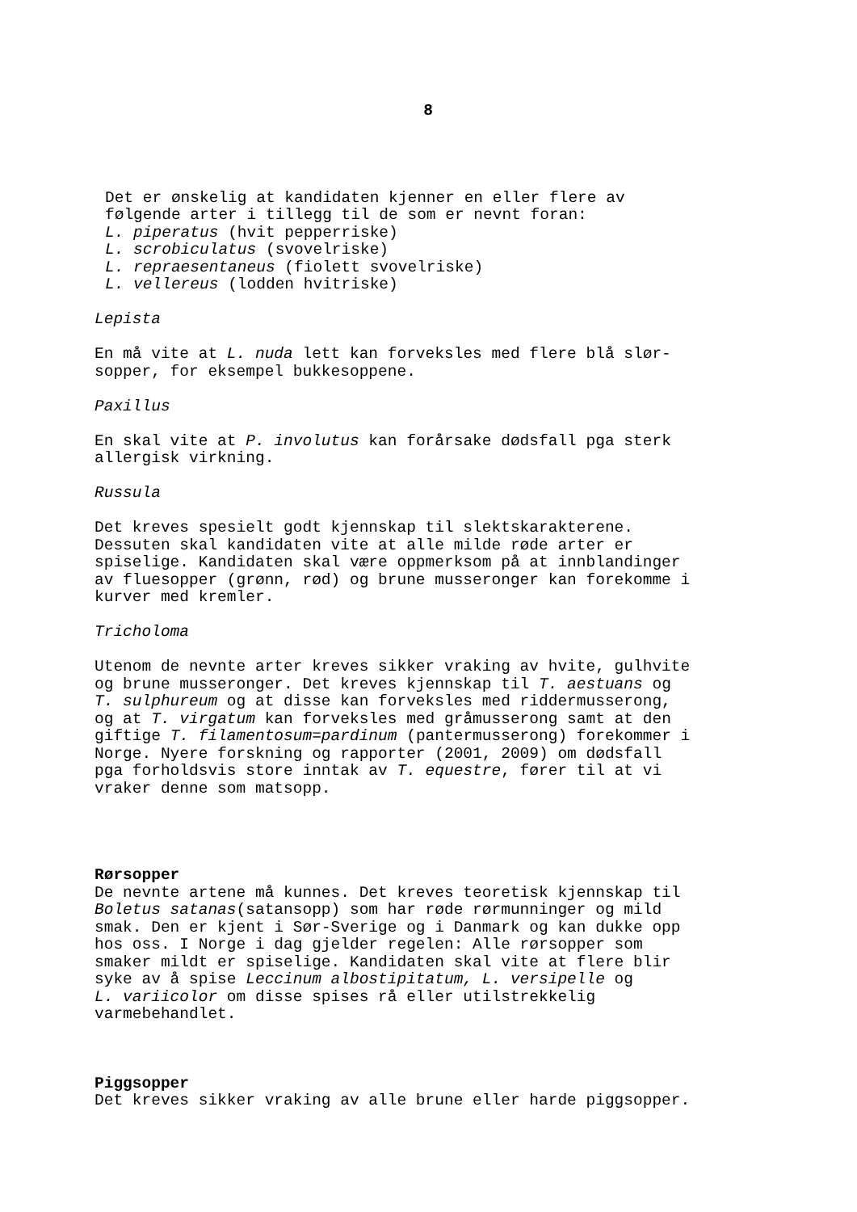8
Det er ønskelig at kandidaten kjenner en eller flere av
følgende arter i tillegg til de som er nevnt foran:
L. piperatus (hvit pepperriske)
L. scrobiculatus (svovelriske)
L. repraesentaneus (fiolett svovelriske)
L. vellereus (lodden hvitriske)
Lepista
En må vite at L. nuda lett kan forveksles med flere blå slør-
sopper, for eksempel bukkesoppene.
Paxillus
En skal vite at P. involutus kan forårsake dødsfall pga sterk
allergisk virkning.
Russula
Det kreves spesielt godt kjennskap til slektskarakterene.
Dessuten skal kandidaten vite at alle milde røde arter er
spiselige. Kandidaten skal være oppmerksom på at innblandinger
av fluesopper (grønn, rød) og brune musseronger kan forekomme i
kurver med kremler.
Tricholoma
Utenom de nevnte arter kreves sikker vraking av hvite, gulhvite
og brune musseronger. Det kreves kjennskap til T. aestuans og
T. sulphureum og at disse kan forveksles med riddermusserong,
og at T. virgatum kan forveksles med gråmusserong samt at den
giftige T. filamentosum=pardinum (pantermusserong) forekommer i
Norge. Nyere forskning og rapporter (2001, 2009) om dødsfall
pga forholdsvis store inntak av T. equestre, fører til at vi
vraker denne som matsopp.
Rørsopper
De nevnte artene må kunnes. Det kreves teoretisk kjennskap til
Boletus satanas(satansopp) som har røde rørmunninger og mild
smak. Den er kjent i Sør-Sverige og i Danmark og kan dukke opp
hos oss. I Norge i dag gjelder regelen: Alle rørsopper som
smaker mildt er spiselige. Kandidaten skal vite at flere blir
syke av å spise Leccinum albostipitatum, L. versipelle og
L. variicolor om disse spises rå eller utilstrekkelig
varmebehandlet.
Piggsopper
Det kreves sikker vraking av alle brune eller harde piggsopper.